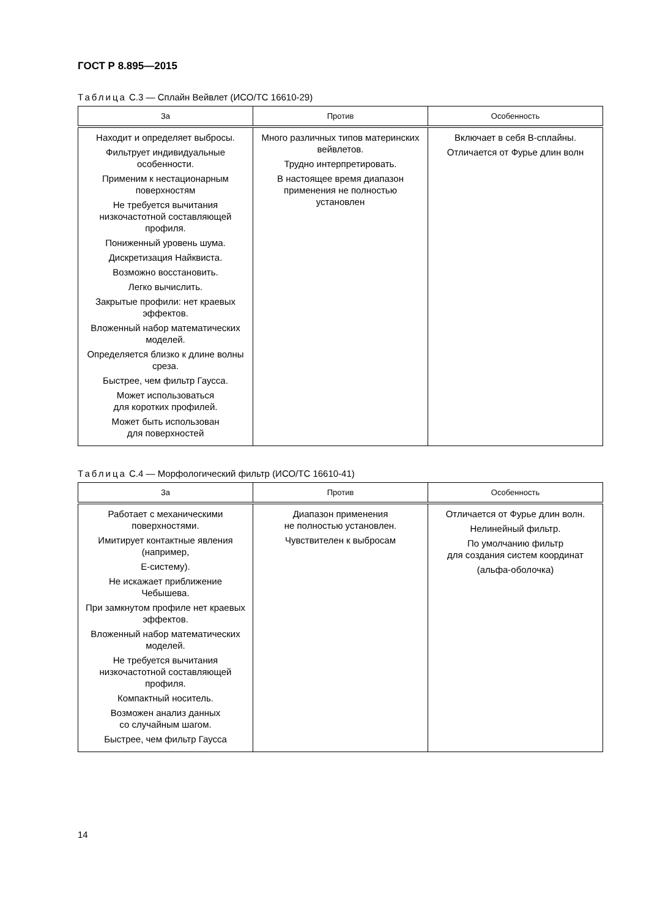ГОСТ Р 8.895—2015
Таблица С.3 — Сплайн Вейвлет (ИСО/ТС 16610-29)
| За | Против | Особенность |
| --- | --- | --- |
| Находит и определяет выбросы. Фильтрует индивидуальные особенности. Применим к нестационарным поверхностям Не требуется вычитания низкочастотной составляющей профиля. Пониженный уровень шума. Дискретизация Найквиста. Возможно восстановить. Легко вычислить. Закрытые профили: нет краевых эффектов. Вложенный набор математических моделей. Определяется близко к длине волны среза. Быстрее, чем фильтр Гаусса. Может использоваться для коротких профилей. Может быть использован для поверхностей | Много различных типов материнских вейвлетов. Трудно интерпретировать. В настоящее время диапазон применения не полностью установлен | Включает в себя В-сплайны. Отличается от Фурье длин волн |
Таблица С.4 — Морфологический фильтр (ИСО/ТС 16610-41)
| За | Против | Особенность |
| --- | --- | --- |
| Работает с механическими поверхностями. Имитирует контактные явления (например, Е-систему). Не искажает приближение Чебышева. При замкнутом профиле нет краевых эффектов. Вложенный набор математических моделей. Не требуется вычитания низкочастотной составляющей профиля. Компактный носитель. Возможен анализ данных со случайным шагом. Быстрее, чем фильтр Гаусса | Диапазон применения не полностью установлен. Чувствителен к выбросам | Отличается от Фурье длин волн. Нелинейный фильтр. По умолчанию фильтр для создания систем координат (альфа-оболочка) |
14